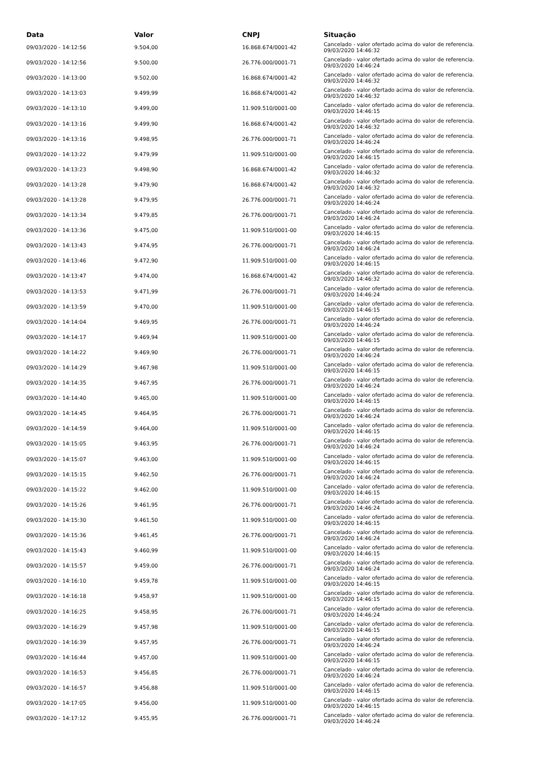| Data | Valor | CNPJ | Situação |
| --- | --- | --- | --- |
| 09/03/2020 - 14:12:56 | 9.504,00 | 16.868.674/0001-42 | Cancelado - valor ofertado acima do valor de referencia. 09/03/2020 14:46:32 |
| 09/03/2020 - 14:12:56 | 9.500,00 | 26.776.000/0001-71 | Cancelado - valor ofertado acima do valor de referencia. 09/03/2020 14:46:24 |
| 09/03/2020 - 14:13:00 | 9.502,00 | 16.868.674/0001-42 | Cancelado - valor ofertado acima do valor de referencia. 09/03/2020 14:46:32 |
| 09/03/2020 - 14:13:03 | 9.499,99 | 16.868.674/0001-42 | Cancelado - valor ofertado acima do valor de referencia. 09/03/2020 14:46:32 |
| 09/03/2020 - 14:13:10 | 9.499,00 | 11.909.510/0001-00 | Cancelado - valor ofertado acima do valor de referencia. 09/03/2020 14:46:15 |
| 09/03/2020 - 14:13:16 | 9.499,90 | 16.868.674/0001-42 | Cancelado - valor ofertado acima do valor de referencia. 09/03/2020 14:46:32 |
| 09/03/2020 - 14:13:16 | 9.498,95 | 26.776.000/0001-71 | Cancelado - valor ofertado acima do valor de referencia. 09/03/2020 14:46:24 |
| 09/03/2020 - 14:13:22 | 9.479,99 | 11.909.510/0001-00 | Cancelado - valor ofertado acima do valor de referencia. 09/03/2020 14:46:15 |
| 09/03/2020 - 14:13:23 | 9.498,90 | 16.868.674/0001-42 | Cancelado - valor ofertado acima do valor de referencia. 09/03/2020 14:46:32 |
| 09/03/2020 - 14:13:28 | 9.479,90 | 16.868.674/0001-42 | Cancelado - valor ofertado acima do valor de referencia. 09/03/2020 14:46:32 |
| 09/03/2020 - 14:13:28 | 9.479,95 | 26.776.000/0001-71 | Cancelado - valor ofertado acima do valor de referencia. 09/03/2020 14:46:24 |
| 09/03/2020 - 14:13:34 | 9.479,85 | 26.776.000/0001-71 | Cancelado - valor ofertado acima do valor de referencia. 09/03/2020 14:46:24 |
| 09/03/2020 - 14:13:36 | 9.475,00 | 11.909.510/0001-00 | Cancelado - valor ofertado acima do valor de referencia. 09/03/2020 14:46:15 |
| 09/03/2020 - 14:13:43 | 9.474,95 | 26.776.000/0001-71 | Cancelado - valor ofertado acima do valor de referencia. 09/03/2020 14:46:24 |
| 09/03/2020 - 14:13:46 | 9.472,90 | 11.909.510/0001-00 | Cancelado - valor ofertado acima do valor de referencia. 09/03/2020 14:46:15 |
| 09/03/2020 - 14:13:47 | 9.474,00 | 16.868.674/0001-42 | Cancelado - valor ofertado acima do valor de referencia. 09/03/2020 14:46:32 |
| 09/03/2020 - 14:13:53 | 9.471,99 | 26.776.000/0001-71 | Cancelado - valor ofertado acima do valor de referencia. 09/03/2020 14:46:24 |
| 09/03/2020 - 14:13:59 | 9.470,00 | 11.909.510/0001-00 | Cancelado - valor ofertado acima do valor de referencia. 09/03/2020 14:46:15 |
| 09/03/2020 - 14:14:04 | 9.469,95 | 26.776.000/0001-71 | Cancelado - valor ofertado acima do valor de referencia. 09/03/2020 14:46:24 |
| 09/03/2020 - 14:14:17 | 9.469,94 | 11.909.510/0001-00 | Cancelado - valor ofertado acima do valor de referencia. 09/03/2020 14:46:15 |
| 09/03/2020 - 14:14:22 | 9.469,90 | 26.776.000/0001-71 | Cancelado - valor ofertado acima do valor de referencia. 09/03/2020 14:46:24 |
| 09/03/2020 - 14:14:29 | 9.467,98 | 11.909.510/0001-00 | Cancelado - valor ofertado acima do valor de referencia. 09/03/2020 14:46:15 |
| 09/03/2020 - 14:14:35 | 9.467,95 | 26.776.000/0001-71 | Cancelado - valor ofertado acima do valor de referencia. 09/03/2020 14:46:24 |
| 09/03/2020 - 14:14:40 | 9.465,00 | 11.909.510/0001-00 | Cancelado - valor ofertado acima do valor de referencia. 09/03/2020 14:46:15 |
| 09/03/2020 - 14:14:45 | 9.464,95 | 26.776.000/0001-71 | Cancelado - valor ofertado acima do valor de referencia. 09/03/2020 14:46:24 |
| 09/03/2020 - 14:14:59 | 9.464,00 | 11.909.510/0001-00 | Cancelado - valor ofertado acima do valor de referencia. 09/03/2020 14:46:15 |
| 09/03/2020 - 14:15:05 | 9.463,95 | 26.776.000/0001-71 | Cancelado - valor ofertado acima do valor de referencia. 09/03/2020 14:46:24 |
| 09/03/2020 - 14:15:07 | 9.463,00 | 11.909.510/0001-00 | Cancelado - valor ofertado acima do valor de referencia. 09/03/2020 14:46:15 |
| 09/03/2020 - 14:15:15 | 9.462,50 | 26.776.000/0001-71 | Cancelado - valor ofertado acima do valor de referencia. 09/03/2020 14:46:24 |
| 09/03/2020 - 14:15:22 | 9.462,00 | 11.909.510/0001-00 | Cancelado - valor ofertado acima do valor de referencia. 09/03/2020 14:46:15 |
| 09/03/2020 - 14:15:26 | 9.461,95 | 26.776.000/0001-71 | Cancelado - valor ofertado acima do valor de referencia. 09/03/2020 14:46:24 |
| 09/03/2020 - 14:15:30 | 9.461,50 | 11.909.510/0001-00 | Cancelado - valor ofertado acima do valor de referencia. 09/03/2020 14:46:15 |
| 09/03/2020 - 14:15:36 | 9.461,45 | 26.776.000/0001-71 | Cancelado - valor ofertado acima do valor de referencia. 09/03/2020 14:46:24 |
| 09/03/2020 - 14:15:43 | 9.460,99 | 11.909.510/0001-00 | Cancelado - valor ofertado acima do valor de referencia. 09/03/2020 14:46:15 |
| 09/03/2020 - 14:15:57 | 9.459,00 | 26.776.000/0001-71 | Cancelado - valor ofertado acima do valor de referencia. 09/03/2020 14:46:24 |
| 09/03/2020 - 14:16:10 | 9.459,78 | 11.909.510/0001-00 | Cancelado - valor ofertado acima do valor de referencia. 09/03/2020 14:46:15 |
| 09/03/2020 - 14:16:18 | 9.458,97 | 11.909.510/0001-00 | Cancelado - valor ofertado acima do valor de referencia. 09/03/2020 14:46:15 |
| 09/03/2020 - 14:16:25 | 9.458,95 | 26.776.000/0001-71 | Cancelado - valor ofertado acima do valor de referencia. 09/03/2020 14:46:24 |
| 09/03/2020 - 14:16:29 | 9.457,98 | 11.909.510/0001-00 | Cancelado - valor ofertado acima do valor de referencia. 09/03/2020 14:46:15 |
| 09/03/2020 - 14:16:39 | 9.457,95 | 26.776.000/0001-71 | Cancelado - valor ofertado acima do valor de referencia. 09/03/2020 14:46:24 |
| 09/03/2020 - 14:16:44 | 9.457,00 | 11.909.510/0001-00 | Cancelado - valor ofertado acima do valor de referencia. 09/03/2020 14:46:15 |
| 09/03/2020 - 14:16:53 | 9.456,85 | 26.776.000/0001-71 | Cancelado - valor ofertado acima do valor de referencia. 09/03/2020 14:46:24 |
| 09/03/2020 - 14:16:57 | 9.456,88 | 11.909.510/0001-00 | Cancelado - valor ofertado acima do valor de referencia. 09/03/2020 14:46:15 |
| 09/03/2020 - 14:17:05 | 9.456,00 | 11.909.510/0001-00 | Cancelado - valor ofertado acima do valor de referencia. 09/03/2020 14:46:15 |
| 09/03/2020 - 14:17:12 | 9.455,95 | 26.776.000/0001-71 | Cancelado - valor ofertado acima do valor de referencia. 09/03/2020 14:46:24 |